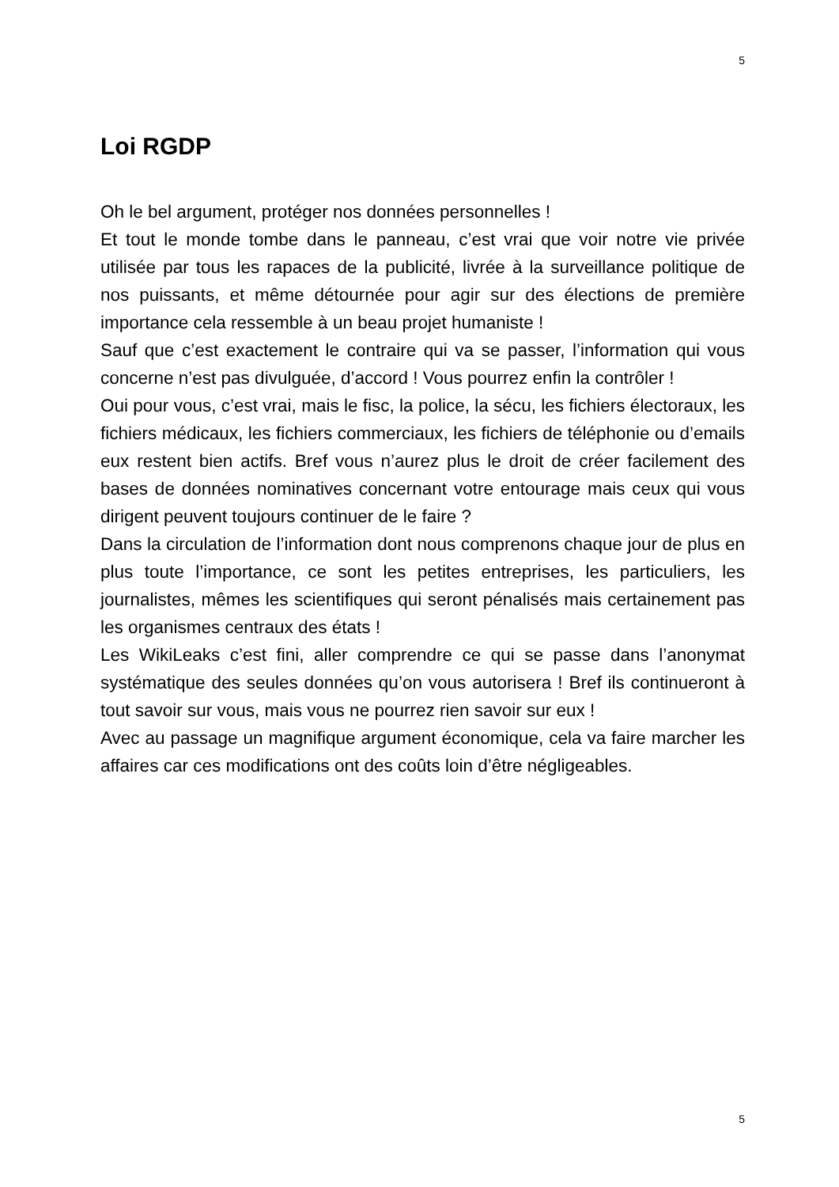5
Loi RGDP
Oh le bel argument, protéger nos données personnelles !
Et tout le monde tombe dans le panneau, c’est vrai que voir notre vie privée utilisée par tous les rapaces de la publicité, livrée à la surveillance politique de nos puissants, et même détournée pour agir sur des élections de première importance cela ressemble à un beau projet humaniste !
Sauf que c’est exactement le contraire qui va se passer, l’information qui vous concerne n’est pas divulguée, d’accord ! Vous pourrez enfin la contrôler !
Oui pour vous, c’est vrai, mais le fisc, la police, la sécu, les fichiers électoraux, les fichiers médicaux, les fichiers commerciaux, les fichiers de téléphonie ou d’emails eux restent bien actifs. Bref vous n’aurez plus le droit de créer facilement des bases de données nominatives concernant votre entourage mais ceux qui vous dirigent peuvent toujours continuer de le faire ?
Dans la circulation de l’information dont nous comprenons chaque jour de plus en plus toute l’importance, ce sont les petites entreprises, les particuliers, les journalistes, mêmes les scientifiques qui seront pénalisés mais certainement pas les organismes centraux des états !
Les WikiLeaks c’est fini, aller comprendre ce qui se passe dans l’anonymat systématique des seules données qu’on vous autorisera ! Bref ils continueront à tout savoir sur vous, mais vous ne pourrez rien savoir sur eux !
Avec au passage un magnifique argument économique, cela va faire marcher les affaires car ces modifications ont des coûts loin d’être négligeables.
5